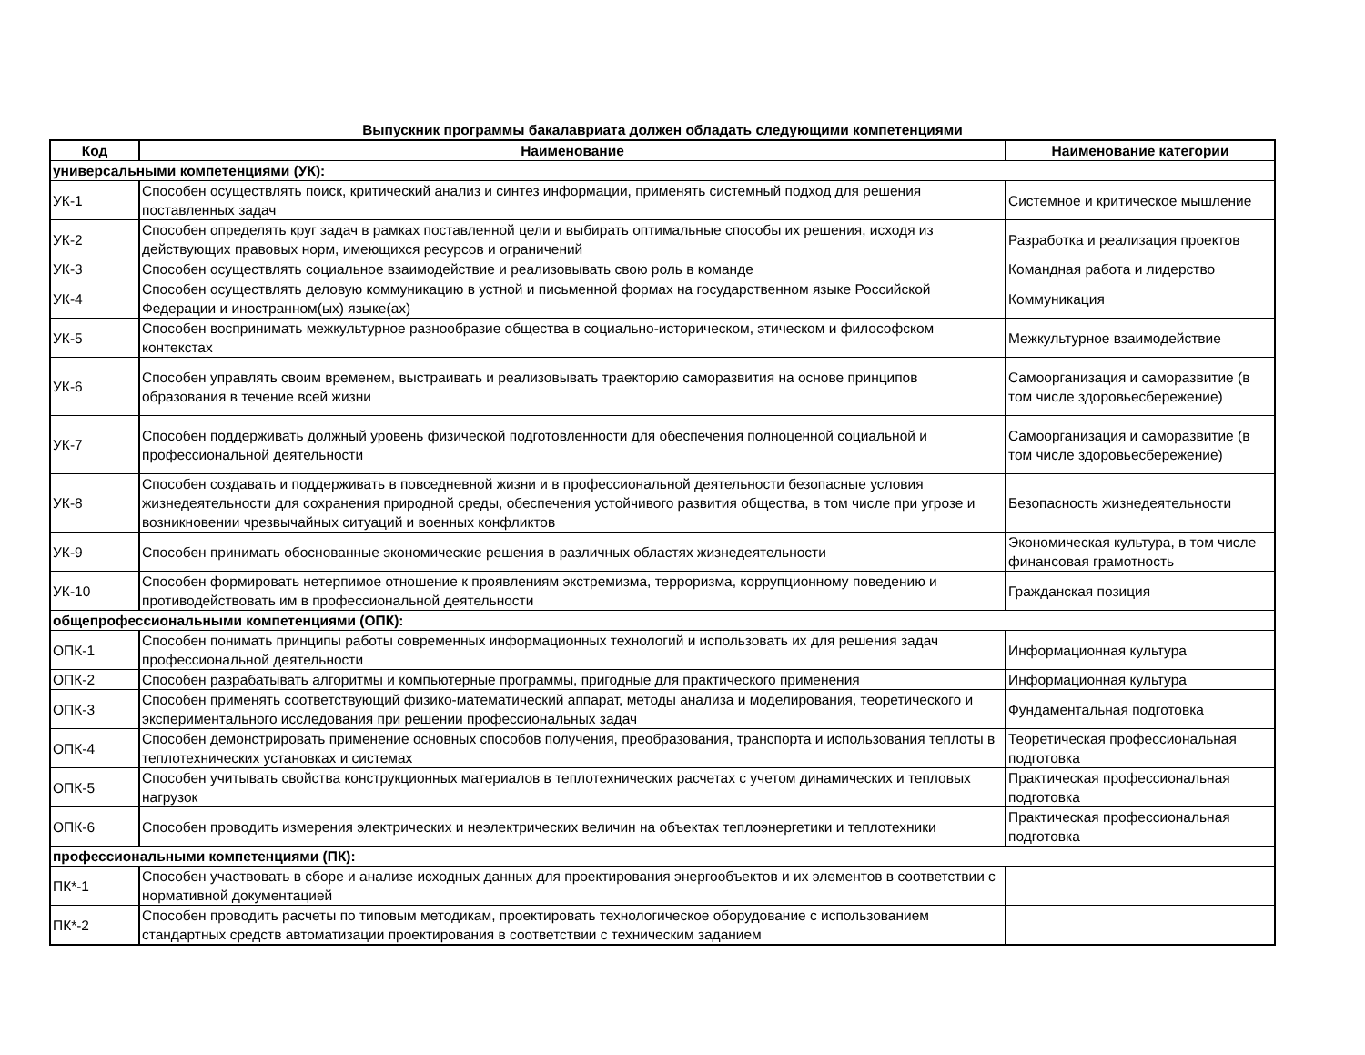Выпускник программы бакалавриата должен обладать следующими компетенциями
| Код | Наименование | Наименование категории |
| --- | --- | --- |
| универсальными компетенциями (УК): | | |
| УК-1 | Способен осуществлять поиск, критический анализ и синтез информации, применять системный подход для решения поставленных задач | Системное и критическое мышление |
| УК-2 | Способен определять круг задач в рамках поставленной цели и выбирать оптимальные способы их решения, исходя из действующих правовых норм, имеющихся ресурсов и ограничений | Разработка и реализация проектов |
| УК-3 | Способен осуществлять социальное взаимодействие и реализовывать свою роль в команде | Командная работа и лидерство |
| УК-4 | Способен осуществлять деловую коммуникацию в устной и письменной формах на государственном языке Российской Федерации и иностранном(ых) языке(ах) | Коммуникация |
| УК-5 | Способен воспринимать межкультурное разнообразие общества в социально-историческом, этическом и философском контекстах | Межкультурное взаимодействие |
| УК-6 | Способен управлять своим временем, выстраивать и реализовывать траекторию саморазвития на основе принципов образования в течение всей жизни | Самоорганизация и саморазвитие (в том числе здоровьесбережение) |
| УК-7 | Способен поддерживать должный уровень физической подготовленности для обеспечения полноценной социальной и профессиональной деятельности | Самоорганизация и саморазвитие (в том числе здоровьесбережение) |
| УК-8 | Способен создавать и поддерживать в повседневной жизни и в профессиональной деятельности безопасные условия жизнедеятельности для сохранения природной среды, обеспечения устойчивого развития общества, в том числе при угрозе и возникновении чрезвычайных ситуаций и военных конфликтов | Безопасность жизнедеятельности |
| УК-9 | Способен принимать обоснованные экономические решения в различных областях жизнедеятельности | Экономическая культура, в том числе финансовая грамотность |
| УК-10 | Способен формировать нетерпимое отношение к проявлениям экстремизма, терроризма, коррупционному поведению и противодействовать им в профессиональной деятельности | Гражданская позиция |
| общепрофессиональными компетенциями (ОПК): | | |
| ОПК-1 | Способен понимать принципы работы современных информационных технологий и использовать их для решения задач профессиональной деятельности | Информационная культура |
| ОПК-2 | Способен разрабатывать алгоритмы и компьютерные программы, пригодные для практического применения | Информационная культура |
| ОПК-3 | Способен применять соответствующий физико-математический аппарат, методы анализа и моделирования, теоретического и экспериментального исследования при решении профессиональных задач | Фундаментальная подготовка |
| ОПК-4 | Способен демонстрировать применение основных способов получения, преобразования, транспорта и использования теплоты в теплотехнических установках и системах | Теоретическая профессиональная подготовка |
| ОПК-5 | Способен учитывать свойства конструкционных материалов в теплотехнических расчетах с учетом динамических и тепловых нагрузок | Практическая профессиональная подготовка |
| ОПК-6 | Способен проводить измерения электрических и неэлектрических величин на объектах теплоэнергетики и теплотехники | Практическая профессиональная подготовка |
| профессиональными компетенциями (ПК): | | |
| ПК*-1 | Способен участвовать в сборе и анализе исходных данных для проектирования энергообъектов и их элементов в соответствии с нормативной документацией | |
| ПК*-2 | Способен проводить расчеты по типовым методикам, проектировать технологическое оборудование с использованием стандартных средств автоматизации проектирования в соответствии с техническим заданием | |